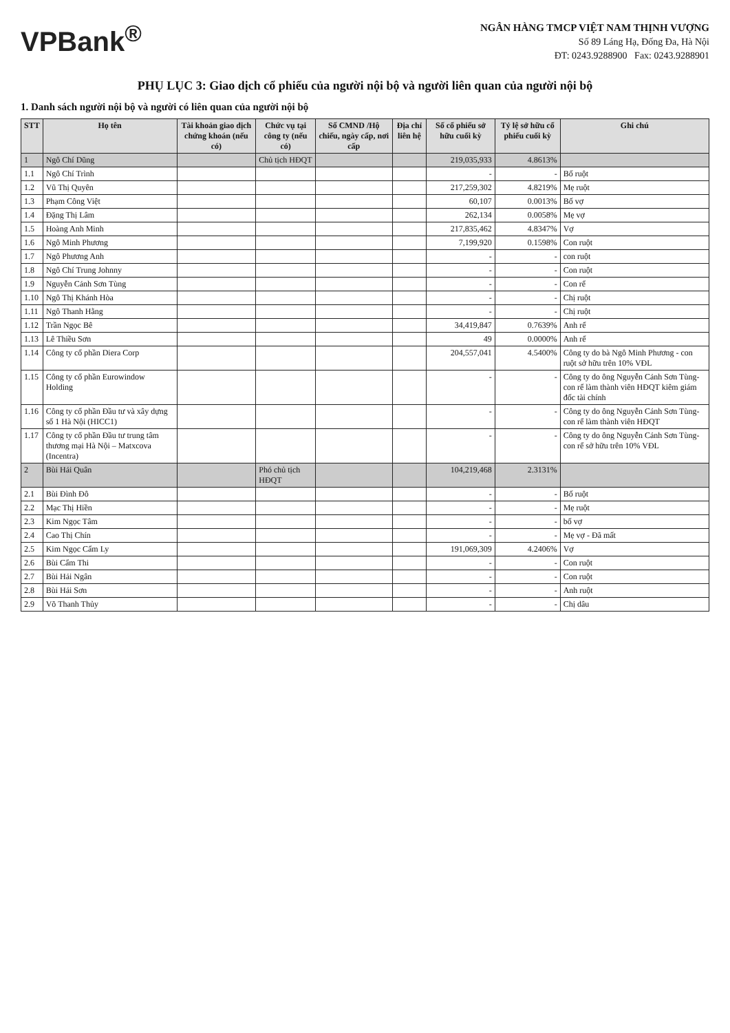VPBank<sup>®</sup>
NGÂN HÀNG TMCP VIỆT NAM THỊNH VƯỢNG
Số 89 Láng Hạ, Đống Đa, Hà Nội
ĐT: 0243.9288900 Fax: 0243.9288901
PHỤ LỤC 3: Giao dịch cổ phiếu của người nội bộ và người liên quan của người nội bộ
1. Danh sách người nội bộ và người có liên quan của người nội bộ
| STT | Họ tên | Tài khoản giao dịch chứng khoán (nếu có) | Chức vụ tại công ty (nếu có) | Số CMND /Hộ chiếu, ngày cấp, nơi cấp | Địa chỉ liên hệ | Số cổ phiếu sở hữu cuối kỳ | Tỷ lệ sở hữu cổ phiếu cuối kỳ | Ghi chú |
| --- | --- | --- | --- | --- | --- | --- | --- | --- |
| 1 | Ngô Chí Dũng | | Chủ tịch HĐQT | | | 219,035,933 | 4.8613% | |
| 1.1 | Ngô Chí Trình | | | | | - | - | Bố ruột |
| 1.2 | Vũ Thị Quyên | | | | | 217,259,302 | 4.8219% | Mẹ ruột |
| 1.3 | Phạm Công Việt | | | | | 60,107 | 0.0013% | Bố vợ |
| 1.4 | Đặng Thị Lâm | | | | | 262,134 | 0.0058% | Mẹ vợ |
| 1.5 | Hoàng Anh Minh | | | | | 217,835,462 | 4.8347% | Vợ |
| 1.6 | Ngô Minh Phương | | | | | 7,199,920 | 0.1598% | Con ruột |
| 1.7 | Ngô Phương Anh | | | | | - | - | con ruột |
| 1.8 | Ngô Chí Trung Johnny | | | | | - | - | Con ruột |
| 1.9 | Nguyễn Cảnh Sơn Tùng | | | | | - | - | Con rể |
| 1.10 | Ngô Thị Khánh Hòa | | | | | - | - | Chị ruột |
| 1.11 | Ngô Thanh Hằng | | | | | - | - | Chị ruột |
| 1.12 | Trần Ngọc Bê | | | | | 34,419,847 | 0.7639% | Anh rể |
| 1.13 | Lê Thiều Sơn | | | | | 49 | 0.0000% | Anh rể |
| 1.14 | Công ty cổ phần Diera Corp | | | | | 204,557,041 | 4.5400% | Công ty do bà Ngô Minh Phương - con ruột sở hữu trên 10% VĐL |
| 1.15 | Công ty cổ phần Eurowindow Holding | | | | | - | - | Công ty do ông Nguyễn Cảnh Sơn Tùng- con rể làm thành viên HĐQT kiêm giám đốc tài chính |
| 1.16 | Công ty cổ phần Đầu tư và xây dựng số 1 Hà Nội (HICC1) | | | | | - | - | Công ty do ông Nguyễn Cảnh Sơn Tùng- con rể làm thành viên HĐQT |
| 1.17 | Công ty cổ phần Đầu tư trung tâm thương mại Hà Nội – Matxcova (Incentra) | | | | | - | - | Công ty do ông Nguyễn Cảnh Sơn Tùng- con rể sở hữu trên 10% VĐL |
| 2 | Bùi Hải Quân | | Phó chủ tịch HĐQT | | | 104,219,468 | 2.3131% | |
| 2.1 | Bùi Đình Đô | | | | | - | - | Bố ruột |
| 2.2 | Mạc Thị Hiền | | | | | - | - | Mẹ ruột |
| 2.3 | Kim Ngọc Tâm | | | | | - | - | bố vợ |
| 2.4 | Cao Thị Chín | | | | | - | - | Mẹ vợ - Đã mất |
| 2.5 | Kim Ngọc Cẩm Ly | | | | | 191,069,309 | 4.2406% | Vợ |
| 2.6 | Bùi Cẩm Thi | | | | | - | - | Con ruột |
| 2.7 | Bùi Hải Ngân | | | | | - | - | Con ruột |
| 2.8 | Bùi Hải Sơn | | | | | - | - | Anh ruột |
| 2.9 | Võ Thanh Thủy | | | | | - | - | Chị dâu |